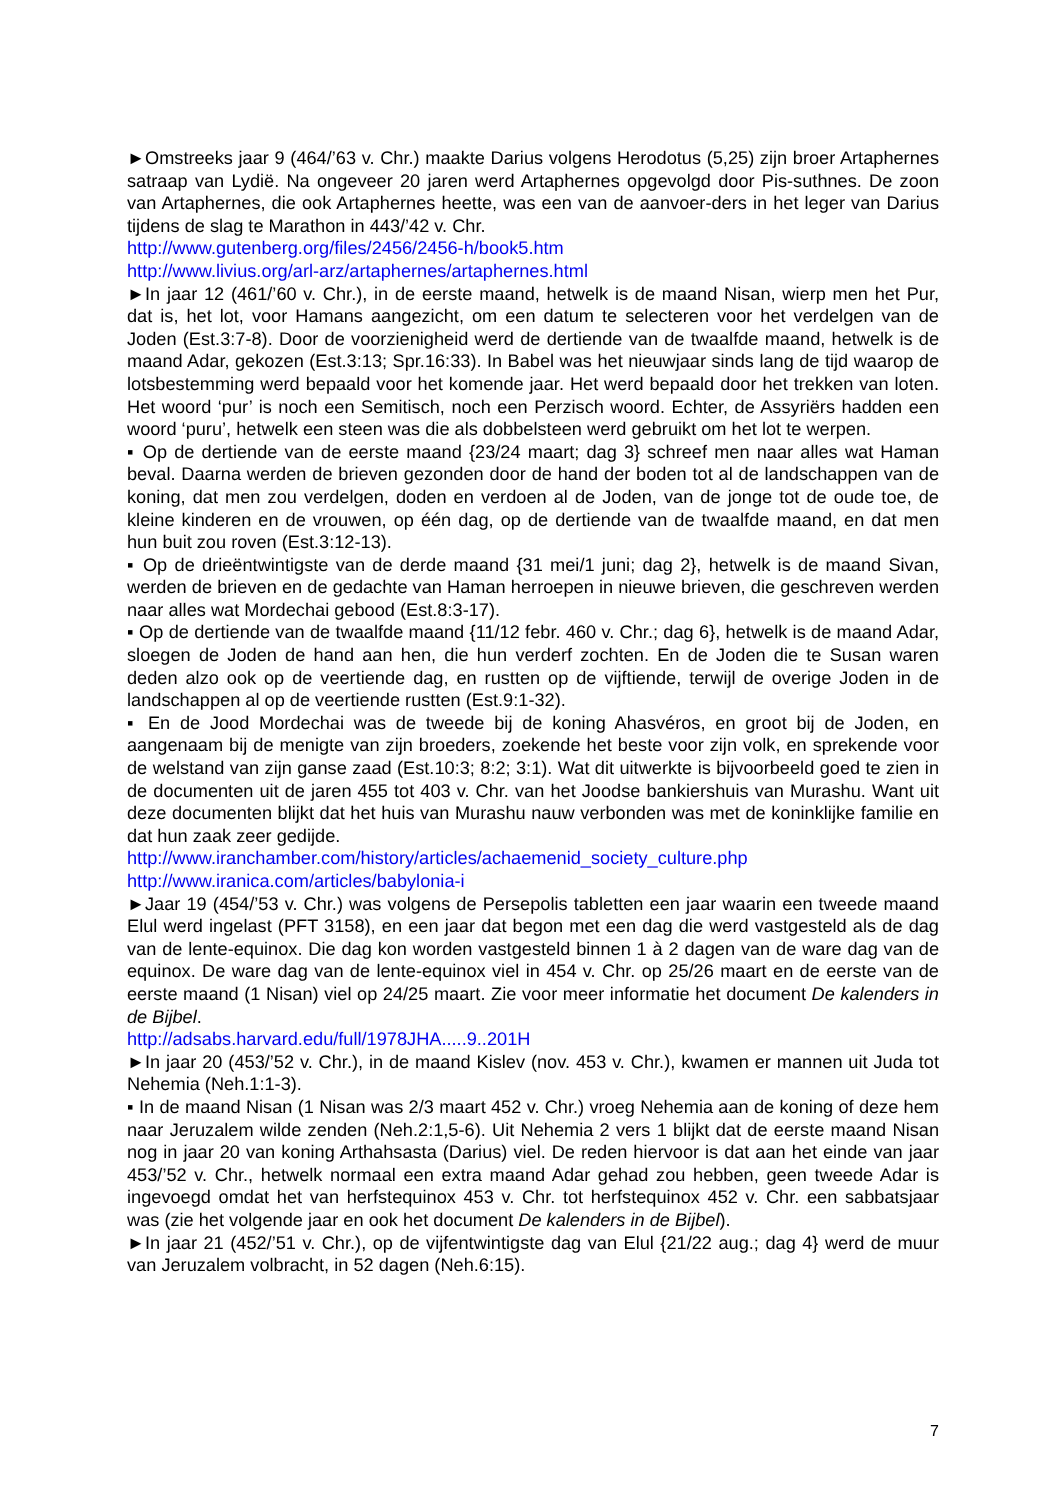►Omstreeks jaar 9 (464/’63 v. Chr.) maakte Darius volgens Herodotus (5,25) zijn broer Artaphernes satraap van Lydië. Na ongeveer 20 jaren werd Artaphernes opgevolgd door Pis-suthnes. De zoon van Artaphernes, die ook Artaphernes heette, was een van de aanvoer-ders in het leger van Darius tijdens de slag te Marathon in 443/’42 v. Chr.
http://www.gutenberg.org/files/2456/2456-h/book5.htm
http://www.livius.org/arl-arz/artaphernes/artaphernes.html
►In jaar 12 (461/’60 v. Chr.), in de eerste maand, hetwelk is de maand Nisan, wierp men het Pur, dat is, het lot, voor Hamans aangezicht, om een datum te selecteren voor het verdelgen van de Joden (Est.3:7-8). Door de voorzienigheid werd de dertiende van de twaalfde maand, hetwelk is de maand Adar, gekozen (Est.3:13; Spr.16:33). In Babel was het nieuwjaar sinds lang de tijd waarop de lotsbestemming werd bepaald voor het komende jaar. Het werd bepaald door het trekken van loten. Het woord ‘pur’ is noch een Semitisch, noch een Perzisch woord. Echter, de Assyriërs hadden een woord ‘puru’, hetwelk een steen was die als dobbelsteen werd gebruikt om het lot te werpen.
▪ Op de dertiende van de eerste maand {23/24 maart; dag 3} schreef men naar alles wat Haman beval. Daarna werden de brieven gezonden door de hand der boden tot al de landschappen van de koning, dat men zou verdelgen, doden en verdoen al de Joden, van de jonge tot de oude toe, de kleine kinderen en de vrouwen, op één dag, op de dertiende van de twaalfde maand, en dat men hun buit zou roven (Est.3:12-13).
▪ Op de drieëntwintigste van de derde maand {31 mei/1 juni; dag 2}, hetwelk is de maand Sivan, werden de brieven en de gedachte van Haman herroepen in nieuwe brieven, die geschreven werden naar alles wat Mordechai gebood (Est.8:3-17).
▪ Op de dertiende van de twaalfde maand {11/12 febr. 460 v. Chr.; dag 6}, hetwelk is de maand Adar, sloegen de Joden de hand aan hen, die hun verderf zochten. En de Joden die te Susan waren deden alzo ook op de veertiende dag, en rustten op de vijftiende, terwijl de overige Joden in de landschappen al op de veertiende rustten (Est.9:1-32).
▪ En de Jood Mordechai was de tweede bij de koning Ahasvéros, en groot bij de Joden, en aangenaam bij de menigte van zijn broeders, zoekende het beste voor zijn volk, en sprekende voor de welstand van zijn ganse zaad (Est.10:3; 8:2; 3:1). Wat dit uitwerkte is bijvoorbeeld goed te zien in de documenten uit de jaren 455 tot 403 v. Chr. van het Joodse bankiershuis van Murashu. Want uit deze documenten blijkt dat het huis van Murashu nauw verbonden was met de koninklijke familie en dat hun zaak zeer gedijde.
http://www.iranchamber.com/history/articles/achaemenid_society_culture.php
http://www.iranica.com/articles/babylonia-i
►Jaar 19 (454/’53 v. Chr.) was volgens de Persepolis tabletten een jaar waarin een tweede maand Elul werd ingelast (PFT 3158), en een jaar dat begon met een dag die werd vastgesteld als de dag van de lente-equinox. Die dag kon worden vastgesteld binnen 1 à 2 dagen van de ware dag van de equinox. De ware dag van de lente-equinox viel in 454 v. Chr. op 25/26 maart en de eerste van de eerste maand (1 Nisan) viel op 24/25 maart. Zie voor meer informatie het document De kalenders in de Bijbel.
http://adsabs.harvard.edu/full/1978JHA.....9..201H
►In jaar 20 (453/’52 v. Chr.), in de maand Kislev (nov. 453 v. Chr.), kwamen er mannen uit Juda tot Nehemia (Neh.1:1-3).
▪ In de maand Nisan (1 Nisan was 2/3 maart 452 v. Chr.) vroeg Nehemia aan de koning of deze hem naar Jeruzalem wilde zenden (Neh.2:1,5-6). Uit Nehemia 2 vers 1 blijkt dat de eerste maand Nisan nog in jaar 20 van koning Arthahsasta (Darius) viel. De reden hiervoor is dat aan het einde van jaar 453/’52 v. Chr., hetwelk normaal een extra maand Adar gehad zou hebben, geen tweede Adar is ingevoegd omdat het van herfstequinox 453 v. Chr. tot herfstequinox 452 v. Chr. een sabbatsjaar was (zie het volgende jaar en ook het document De kalenders in de Bijbel).
►In jaar 21 (452/’51 v. Chr.), op de vijfentwintigste dag van Elul {21/22 aug.; dag 4} werd de muur van Jeruzalem volbracht, in 52 dagen (Neh.6:15).
7